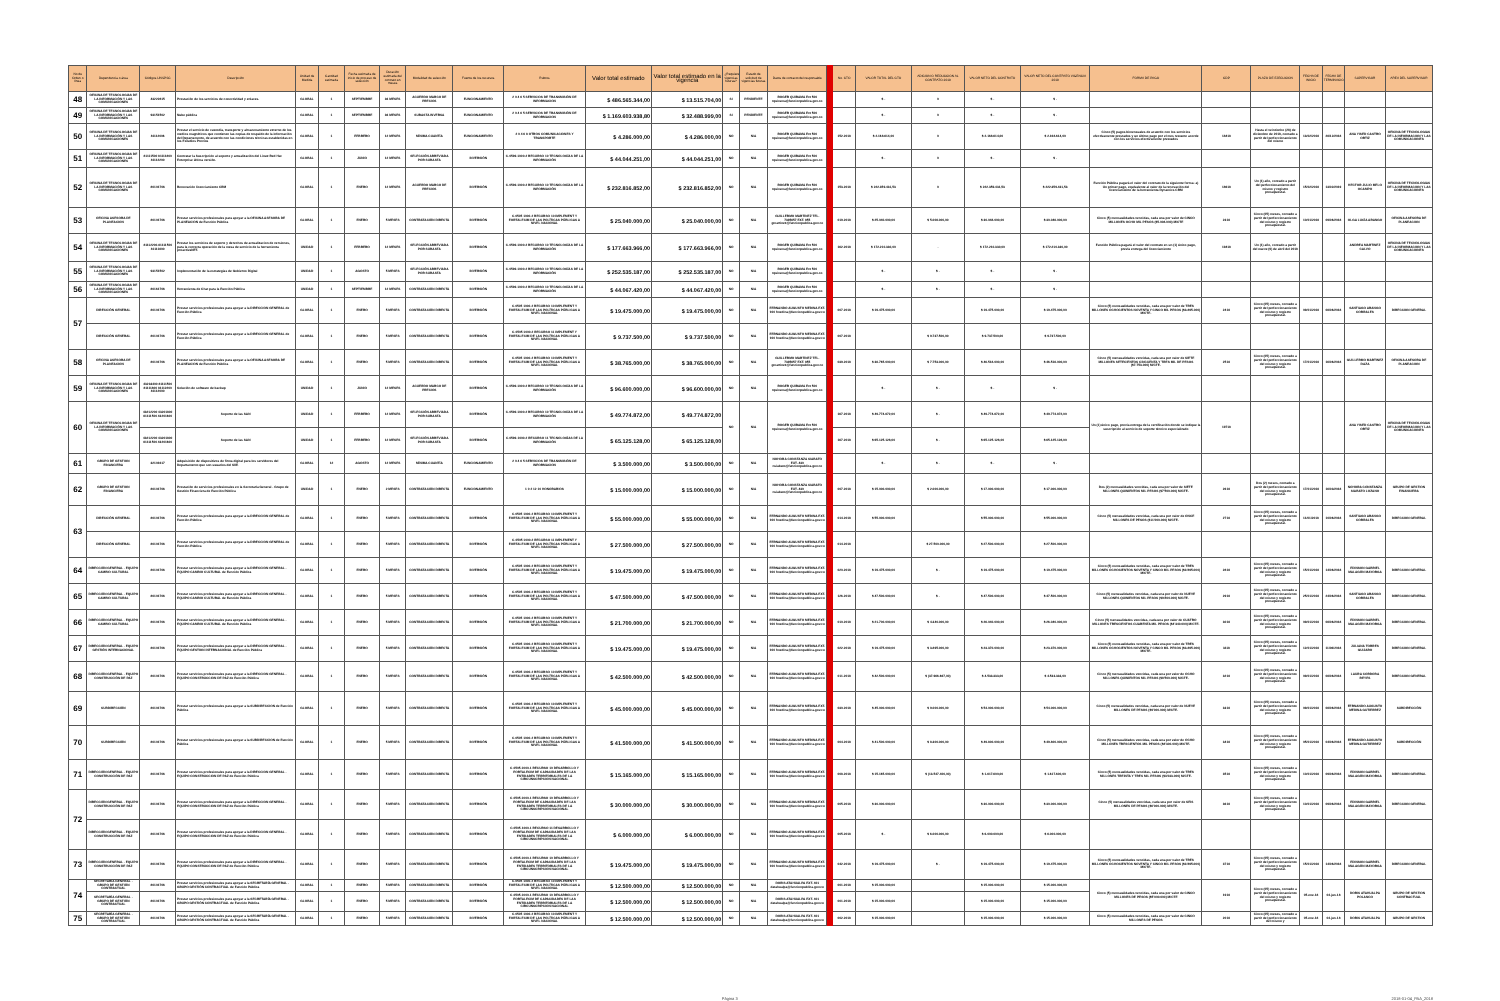| No de Orden o línea | Dependencia o área | Códigos UNSPSC | Descripción | Unidad de Medida | Cantidad estimada | Fecha estimada de inicio de proceso de selección | Duración estimada del contrato en meses | Modalidad de selección | Fuente de los recursos | Rubros | Valor total estimado | Valor total estimado en la vigencia | ¿Requiere vigencias futuras? | Estado de solicitud de vigencias futuras | Datos de contacto del responsable | | No. CTO | VALOR TOTAL DEL CTO | ADICION O REDUCCION AL CONTRATO 2018 | VALOR NETO DEL CONTRATO | VALOR NETO DEL CONTRATO VIGENCIA 2018 | FORMA DE PAGO | CDP | PLAZO DE EJECUCION | FECHA DE INICIO | FECHA DE TERMINACION | SUPERVISOR | AREA DEL SUPERVISOR |
| --- | --- | --- | --- | --- | --- | --- | --- | --- | --- | --- | --- | --- | --- | --- | --- | --- | --- | --- | --- | --- | --- | --- | --- | --- | --- | --- | --- | --- |
| 48 | OFICINA DE TECNOLOGIAS DE LA INFORMACIÓN Y LAS COMUNICACIONES | 43222815 | Prestación de los servicios de conectividad y enlaces. | GLOBAL | 1 | SEPTIEMBRE | 36 MESES | ACUERDO MARCO DE PRECIOS | FUNCIONAMIENTO | 2 0 4 6 5 SERVICIOS DE TRANSMISIÓN DE INFORMACION | $ 486.565.344,00 | $ 13.515.704,00 | SI | PENDIENTE | ROGER QUIRAMA Ext 500 rquirama@funcionpublica.gov.co | | | $ - | 0 | $ - | $ - | | | | | | | |
| 49 | OFICINA DE TECNOLOGIAS DE LA INFORMACIÓN Y LAS COMUNICACIONES | 93151502 | Nube pública | GLOBAL | 1 | SEPTIEMBRE | 36 MESES | SUBASTA INVERSA | FUNCIONAMIENTO | 2 0 4 6 5 SERVICIOS DE TRANSMISIÓN DE INFORMACION | $ 1.169.603.938,80 | $ 32.488.999,00 | SI | PENDIENTE | ROGER QUIRAMA Ext 500 rquirama@funcionpublica.gov.co | | | $ - | 0 | $ - | $ - | | | | | | | |
| 50 | OFICINA DE TECNOLOGIAS DE LA INFORMACIÓN Y LAS COMUNICACIONES | 81112006 | Prestar el servicio de custodia, transporte y almacenamiento externo de los medios magnéticos que contienen las copias de respaldo de la información del Departamento, de acuerdo con las condiciones técnicas establecidas en los Estudios Previos | GLOBAL | 1 | FEBRERO | 12 MESES | MÍNIMA CUANTÍA | FUNCIONAMIENTO | 2 0 4 6 8 OTROS COMUNICACIONES Y TRANSPORTE | $ 4.286.000,00 | $ 4.286.000,00 | NO | N/A | ROGER QUIRAMA Ext 500 rquirama@funcionpublica.gov.co | | 152-2018 | $ 2.168.614,00 | 0 | $ 2.168.614,00 | $ 2.168.614,00 | Cinco (5) pagos bimensuales de acuerdo con los servicios efectivamente prestados y un último pago por el mes restante acorde con los servicios efectivamente prestados | 18418 | Hasta el veintiocho (28) de diciembre de 2018, contado a partir del perfeccionamiento del mismo | 13/02/2018 | 28/12/2018 | ANA YISED CASTRO ORTIZ | OFICINA DE TECNOLOGIAS DE LA INFORMACION Y LAS COMUNICACIONES |
| 51 | OFICINA DE TECNOLOGIAS DE LA INFORMACIÓN Y LAS COMUNICACIONES | 81111500 81111800 81112200 | Contratar la Suscripción al soporte y actualización del Linux Red Hat Enterprise última versión. | GLOBAL | 1 | JUNIO | 12 MESES | SELECCIÓN ABREVIADA POR SUBASTA | INVERSIÓN | C-0599-1000-2 RECURSO 10 TECNOLOGÍAS DE LA INFORMACIÓN | $ 44.044.251,00 | $ 44.044.251,00 | NO | N/A | ROGER QUIRAMA Ext 500 rquirama@funcionpublica.gov.co | | | $ - | 0 | $ - | $ - | | | | | | | |
| 52 | OFICINA DE TECNOLOGIAS DE LA INFORMACIÓN Y LAS COMUNICACIONES | 80101706 | Renovación licenciamiento CRM | GLOBAL | 1 | ENERO | 12 MESES | ACUERDO MARCO DE PRECIOS | INVERSIÓN | C-0599-1000-2 RECURSO 10 TECNOLOGÍAS DE LA INFORMACIÓN | $ 232.816.852,00 | $ 232.816.852,00 | NO | N/A | ROGER QUIRAMA Ext 500 rquirama@funcionpublica.gov.co | | 153-2018 | $ 222.359.431,53 | 0 | $ 222.359.431,53 | $ 222.359.431,53 | Función Pública pagará el valor del contrato de la siguiente forma: a) Un primer pago, equivalente al valor de la renovación del licenciamiento de la herramienta Dynamics CRM | 18618 | Un (1) año, contado a partir del perfeccionamiento del mismo y registro presupuestal. | 15/02/2018 | 13/02/2019 | HECTOR JULIO MELO OCAMPO | OFICINA DE TECNOLOGIAS DE LA INFORMACION Y LAS COMUNICACIONES |
| 53 | OFICINA ASESORA DE PLANEACION | 80101706 | Prestar servicios profesionales para apoyar a la OFICINA ASESORA DE PLANEACION de Función Pública | GLOBAL | 1 | ENERO | 5 MESES | CONTRATACIÓN DIRECTA | INVERSIÓN | C-0505 1000-2 RECURSO 10 IMPLEMENT Y FORTALECIM DE LAS POLÍTICAS PÚBLICAS A NIVEL NACIONAL | $ 25.040.000,00 | $ 25.040.000,00 | NO | N/A | GUILLERMO MARTINEZ TEL. 7395657 EXT. 855 gmartinez@funcionpublica.gov.co | | 019-2018 | $ 25.040.000,00 | $ 5.008.000,00 | $ 30.048.000,00 | $ 30.048.000,00 | Cinco (5) mensualidades vencidas, cada una por valor de CINCO MILLONES OCHO MIL PESOS ($5.008.000) M/CTE | 2318 | Cinco (05) meses, contado a partir del perfeccionamiento del mismo y registro presupuestal. | 10/01/2018 | 09/06/2018 | OLGA LUCÍA ARANGO | OFICINA ASESORA DE PLANEACION |
| 54 | OFICINA DE TECNOLOGIAS DE LA INFORMACIÓN Y LAS COMUNICACIONES | 81112200-81111500 81111800 | Prestar los servicios de soporte y derechos de actualizacion de versiones, para la correcta operación de la mesa de servicio de la herramienta proactivaNET. | UNIDAD | 1 | FEBRERO | 12 MESES | SELECCIÓN ABREVIADA POR SUBASTA | INVERSIÓN | C-0599-1000-2 RECURSO 10 TECNOLOGÍAS DE LA INFORMACIÓN | $ 177.663.966,00 | $ 177.663.966,00 | NO | N/A | ROGER QUIRAMA Ext 500 rquirama@funcionpublica.gov.co | | 162-2018 | $ 172.210.330,00 | - | $ 172.210.330,00 | $ 172.210.330,00 | Función Pública pagará el valor del contrato en un (1) único pago, previa entrega del licenciamiento | 19418 | Un (1) año, contado a partir del nueve (9) de abril del 2018 | | | ANDREA MARTINEZ CALVO | OFICINA DE TECNOLOGIAS DE LA INFORMACION Y LAS COMUNICACIONES |
| 55 | OFICINA DE TECNOLOGIAS DE LA INFORMACIÓN Y LAS COMUNICACIONES | 93151502 | Implementación de la estrategias de Gobierno Digital | UNIDAD | 1 | AGOSTO | 5 MESES | SELECCIÓN ABREVIADA POR SUBASTA | INVERSIÓN | C-0599-1000-2 RECURSO 10 TECNOLOGÍAS DE LA INFORMACIÓN | $ 252.535.187,00 | $ 252.535.187,00 | NO | N/A | ROGER QUIRAMA Ext 500 rquirama@funcionpublica.gov.co | | | $ - | $ - | $ - | $ - | | | | | | | |
| 56 | OFICINA DE TECNOLOGIAS DE LA INFORMACIÓN Y LAS COMUNICACIONES | 80161706 | Herramienta de Chat para la Función Pública | UNIDAD | 1 | SEPTIEMBRE | 12 MESES | CONTRATACIÓN DIRECTA | INVERSIÓN | C-0599-1000-2 RECURSO 10 TECNOLOGÍAS DE LA INFORMACIÓN | $ 44.067.420,00 | $ 44.067.420,00 | NO | N/A | ROGER QUIRAMA Ext 500 rquirama@funcionpublica.gov.co | | | $ - | $ - | $ - | $ - | | | | | | | |
| 57 | DIRECCIÓN GENERAL | 80101706 | Prestar servicios profesionales para apoyar a la DIRECCION GENERAL de Función Pública | GLOBAL | 1 | ENERO | 5 MESES | CONTRATACIÓN DIRECTA | INVERSIÓN | C-0505 1000-2 RECURSO 10 IMPLEMENT Y FORTALECIM DE LAS POLÍTICAS PÚBLICAS A NIVEL NACIONAL | $ 19.475.000,00 | $ 19.475.000,00 | NO | N/A | FERNANDO AUGUSTO MEDINA EXT. 910 fmedina@funcionpublica.gov.co | | 007-2018 | $ 19.475.000,00 | | $ 19.475.000,00 | $ 19.475.000,00 | Cinco (5) mensualidades vencidas, cada una por valor de TRES MILLONES OCHOCIENTOS NOVENTA Y CINCO MIL PESOS ($3.895.000) M/CTE. | 2418 | Cinco (05) meses, contado a partir del perfeccionamiento del mismo y registro presupuestal. | 09/01/2018 | 08/06/2018 | SANTIAGO ARANGO CORRALES | DIRECCION GENERAL |
| | DIRECCIÓN GENERAL | 80101706 | Prestar servicios profesionales para apoyar a la DIRECCION GENERAL de Función Pública | GLOBAL | 1 | ENERO | 5 MESES | CONTRATACIÓN DIRECTA | INVERSIÓN | C-0505 1000-2 RECURSO 11 IMPLEMENT Y FORTALECIM DE LAS POLÍTICAS PÚBLICAS A NIVEL NACIONAL | $ 9.737.500,00 | $ 9.737.500,00 | NO | N/A | FERNANDO AUGUSTO MEDINA EXT. 910 fmedina@funcionpublica.gov.co | | 007-2018 | | $ 9.737.500,00 | $ 9.737.500,00 | $ 9.737.500,00 | | | | | | | |
| 58 | OFICINA ASESORA DE PLANEACION | 80101706 | Prestar servicios profesionales para apoyar a la OFICINA ASESORA DE PLANEACION de Función Pública | GLOBAL | 1 | ENERO | 5 MESES | CONTRATACIÓN DIRECTA | INVERSIÓN | C-0505 1000-2 RECURSO 10 IMPLEMENT Y FORTALECIM DE LAS POLÍTICAS PÚBLICAS A NIVEL NACIONAL | $ 38.765.000,00 | $ 38.765.000,00 | NO | N/A | GUILLERMO MARTINEZ TEL. 7395657 EXT. 855 gmartinez@funcionpublica.gov.co | | 039-2018 | $ 38.765.000,00 | $ 7.753.000,00 | $ 46.518.000,00 | $ 46.518.000,00 | Cinco (5) mensualidades vencidas, cada una por valor de SIETE MILLONES SETECIENTOS CINCUENTA Y TRES MIL DE PESOS ($7.753.000) M/CTE. | 2518 | Cinco (05) meses, contado a partir del perfeccionamiento del mismo y registro presupuestal. | 17/01/2018 | 16/06/2018 | GUILLERMO MARTINEZ DAZA | OFICINA ASESORA DE PLANEACION |
| 59 | OFICINA DE TECNOLOGIAS DE LA INFORMACIÓN Y LAS COMUNICACIONES | 43233400 81111500 81111800 81112200 81112000 | Solución de software de backup | UNIDAD | 1 | JUNIO | 12 MESES | ACUERDO MARCO DE PRECIOS | INVERSIÓN | C-0599-1000-2 RECURSO 10 TECNOLOGÍAS DE LA INFORMACIÓN | $ 96.600.000,00 | $ 96.600.000,00 | NO | N/A | ROGER QUIRAMA Ext 500 rquirama@funcionpublica.gov.co | | | $ - | $ - | $ - | $ - | | | | | | | |
| 60 | OFICINA DE TECNOLOGIAS DE LA INFORMACIÓN Y LAS COMUNICACIONES | 43212200 43201800 81111500 43201600 | Soporte de las SAN | UNIDAD | 1 | FEBRERO | 12 MESES | SELECCIÓN ABREVIADA POR SUBASTA | INVERSIÓN | C-0599-1000-2 RECURSO 10 TECNOLOGÍAS DE LA INFORMACIÓN | $ 49.774.872,00 | $ 49.774.872,00 | NO | N/A | ROGER QUIRAMA Ext 500 rquirama@funcionpublica.gov.co | | 167-2018 | $ 49.774.872,00 | $ - | $ 49.774.872,00 | $ 49.774.872,00 | Un (1) único pago, previa entrega de la certificación donde se indique la suscripción al servicio de soporte técnico especializado | 19718 | | | | ANA YISED CASTRO ORTIZ | OFICINA DE TECNOLOGIAS DE LA INFORMACION Y LAS COMUNICACIONES |
| | | 43212200 43201800 81111500 43201600 | Soporte de las SAN | UNIDAD | 1 | FEBRERO | 12 MESES | SELECCIÓN ABREVIADA POR SUBASTA | INVERSIÓN | C-0599-1000-2 RECURSO 11 TECNOLOGÍAS DE LA INFORMACIÓN | $ 65.125.128,00 | $ 65.125.128,00 | | | | | 167-2018 | $ 65.125.128,00 | $ - | $ 65.125.128,00 | $ 65.125.128,00 | | | | | | | |
| 61 | GRUPO DE GESTION FINANCIERA | 32101617 | Adquisición de dispositivos de firma digital para los servidores del Departamento que son usuarios del SIIF. | GLOBAL | 12 | AGOSTO | 12 MESES | MÍNIMA CUANTÍA | FUNCIONAMIENTO | 2 0 4 6 5 SERVICIOS DE TRANSMISIÓN DE INFORMACION | $ 3.500.000,00 | $ 3.500.000,00 | NO | N/A | NOHORA CONSTANZA SIABATO EXT. 430 nsiabato@funcionpublica.gov.co | | | $ - | $ - | $ - | $ - | | | | | | | |
| 62 | GRUPO DE GESTION FINANCIERA | 80101706 | Prestación de servicios profesionales en la Secretaría General - Grupo de Gestión Financiera de Función Pública | UNIDAD | 1 | ENERO | 2 MESES | CONTRATACIÓN DIRECTA | FUNCIONAMIENTO | 1 0 2 12 10 HONORARIOS | $ 15.000.000,00 | $ 15.000.000,00 | NO | N/A | NOHORA CONSTANZA SIABATO EXT. 430 nsiabato@funcionpublica.gov.co | | 007-2018 | $ 15.000.000,00 | $ 2.000.000,00 | $ 17.000.000,00 | $ 17.000.000,00 | Dos (2) mensualidades vencidas, cada una por valor de SIETE MILLONES QUINIENTOS MIL PESOS ($7'500.000) M/CTE. | 2618 | Dos (2) meses, contado a partir del perfeccionamiento del mismo y registro presupuestal. | 17/01/2018 | 16/03/2018 | NOHORA CONSTANZA SIABATO LOZANO | GRUPO DE GESTION FINANCIERA |
| 63 | DIRECCIÓN GENERAL | 80101706 | Prestar servicios profesionales para apoyar a la DIRECCION GENERAL de Función Pública | GLOBAL | 1 | ENERO | 5 MESES | CONTRATACIÓN DIRECTA | INVERSIÓN | C-0505 1000-2 RECURSO 10 IMPLEMENT Y FORTALECIM DE LAS POLÍTICAS PÚBLICAS A NIVEL NACIONAL | $ 55.000.000,00 | $ 55.000.000,00 | NO | N/A | FERNANDO AUGUSTO MEDINA EXT. 910 fmedina@funcionpublica.gov.co | | 014-2018 | $ 55.000.000,00 | | $ 55.000.000,00 | $ 55.000.000,00 | Cinco (5) mensualidades vencidas, cada una por valor de ONCE MILLONES DE PESOS ($11'000.000) M/CTE. | 2718 | Cinco (05) meses, contado a partir del perfeccionamiento del mismo y registro presupuestal. | 11/01/2018 | 10/06/2018 | SANTIAGO ARANGO CORRALES | DIRECCION GENERAL |
| | DIRECCIÓN GENERAL | 80101706 | Prestar servicios profesionales para apoyar a la DIRECCION GENERAL de Función Pública | GLOBAL | 1 | ENERO | 5 MESES | CONTRATACIÓN DIRECTA | INVERSIÓN | C-0505 1000-2 RECURSO 11 IMPLEMENT Y FORTALECIM DE LAS POLÍTICAS PÚBLICAS A NIVEL NACIONAL | $ 27.500.000,00 | $ 27.500.000,00 | NO | N/A | FERNANDO AUGUSTO MEDINA EXT. 910 fmedina@funcionpublica.gov.co | | 014-2018 | | $ 27.500.000,00 | $ 27.500.000,00 | $ 27.500.000,00 | | | | | | | |
| 64 | DIRECCIÓN GENERAL - EQUIPO CAMBIO CULTURAL | 80101706 | Prestar servicios profesionales para apoyar a la DIRECCION GENERAL - EQUIPO CAMBIO CULTURAL de Función Pública | GLOBAL | 1 | ENERO | 5 MESES | CONTRATACIÓN DIRECTA | INVERSIÓN | C-0505 1000-2 RECURSO 10 IMPLEMENT Y FORTALECIM DE LAS POLÍTICAS PÚBLICAS A NIVEL NACIONAL | $ 19.475.000,00 | $ 19.475.000,00 | NO | N/A | FERNANDO AUGUSTO MEDINA EXT. 910 fmedina@funcionpublica.gov.co | | 020-2018 | $ 19.475.000,00 | $ - | $ 19.475.000,00 | $ 19.475.000,00 | Cinco (5) mensualidades vencidas, cada una por valor de TRES MILLONES OCHOCIENTOS NOVENTA Y CINCO MIL PESOS ($3'895.000) M/CTE. | 2818 | Cinco (05) meses, contado a partir del perfeccionamiento del mismo y registro presupuestal. | 15/01/2018 | 14/06/2018 | EDINSON GABRIEL MALAGÓN MAYORGA | DIRECCION GENERAL |
| 65 | DIRECCIÓN GENERAL - EQUIPO CAMBIO CULTURAL | 80101706 | Prestar servicios profesionales para apoyar a la DIRECCION GENERAL - EQUIPO CAMBIO CULTURAL de Función Pública | GLOBAL | 1 | ENERO | 5 MESES | CONTRATACIÓN DIRECTA | INVERSIÓN | C-0505 1000-2 RECURSO 10 IMPLEMENT Y FORTALECIM DE LAS POLÍTICAS PÚBLICAS A NIVEL NACIONAL | $ 47.500.000,00 | $ 47.500.000,00 | NO | N/A | FERNANDO AUGUSTO MEDINA EXT. 910 fmedina@funcionpublica.gov.co | | 126-2018 | $ 47.500.000,00 | $ - | $ 47.500.000,00 | $ 47.500.000,00 | Cinco (5) mensualidades vencidas, cada una por valor de NUEVE MILLONES QUINIENTOS MIL PESOS ($9.500.000) M/CTE. | 2918 | Cinco (05) meses, contado a partir del perfeccionamiento del mismo y registro presupuestal. | 25/01/2018 | 24/06/2018 | SANTIAGO ARANGO CORRALES | DIRECCION GENERAL |
| 66 | DIRECCIÓN GENERAL - EQUIPO CAMBIO CULTURAL | 80101706 | Prestar servicios profesionales para apoyar a la DIRECCION GENERAL - EQUIPO CAMBIO CULTURAL de Función Pública | GLOBAL | 1 | ENERO | 5 MESES | CONTRATACIÓN DIRECTA | INVERSIÓN | C-0505 1000-2 RECURSO 10 IMPLEMENT Y FORTALECIM DE LAS POLÍTICAS PÚBLICAS A NIVEL NACIONAL | $ 21.700.000,00 | $ 21.700.000,00 | NO | N/A | FERNANDO AUGUSTO MEDINA EXT. 910 fmedina@funcionpublica.gov.co | | 010-2018 | $ 21.700.000,00 | $ 4.340.000,00 | $ 26.040.000,00 | $ 26.040.000,00 | Cinco (5) mensualidades vencidas, cada una por valor de CUATRO MILLONES TRESCIENTOS CUARENTA MIL PESOS ($4'340.000) M/CTE. | 3018 | Cinco (05) meses, contado a partir del perfeccionamiento del mismo y registro presupuestal. | 09/01/2018 | 08/06/2018 | EDINSON GABRIEL MALAGÓN MAYORGA | DIRECCION GENERAL |
| 67 | DIRECCIÓN GENERAL - EQUIPO GESTIÓN INTERNACIONAL | 80101706 | Prestar servicios profesionales para apoyar a la DIRECCION GENERAL - EQUIPO GESTION INTERNACIONAL de Función Pública | GLOBAL | 1 | ENERO | 5 MESES | CONTRATACIÓN DIRECTA | INVERSIÓN | C-0505 1000-2 RECURSO 10 IMPLEMENT Y FORTALECIM DE LAS POLÍTICAS PÚBLICAS A NIVEL NACIONAL | $ 19.475.000,00 | $ 19.475.000,00 | NO | N/A | FERNANDO AUGUSTO MEDINA EXT. 910 fmedina@funcionpublica.gov.co | | 022-2018 | $ 19.475.000,00 | $ 3.895.000,00 | $ 23.370.000,00 | $ 23.370.000,00 | Cinco (5) mensualidades vencidas, cada una por valor de TRES MILLONES OCHOCIENTOS NOVENTA Y CINCO MIL PESOS ($3.895.000) M/CTE. | 3118 | Cinco (05) meses, contado a partir del perfeccionamiento del mismo y registro presupuestal. | 12/01/2018 | 11/06/2018 | JULIANA TORRES GUIJARO | DIRECCION GENERAL |
| 68 | DIRECCIÓN GENERAL - EQUIPO CONSTRUCCIÓN DE PAZ | 80101706 | Prestar servicios profesionales para apoyar a la DIRECCION GENERAL - EQUIPO CONSTRUCCION DE PAZ de Función Pública | GLOBAL | 1 | ENERO | 5 MESES | CONTRATACIÓN DIRECTA | INVERSIÓN | C-0505 1000-2 RECURSO 10 IMPLEMENT Y FORTALECIM DE LAS POLÍTICAS PÚBLICAS A NIVEL NACIONAL | $ 42.500.000,00 | $ 42.500.000,00 | NO | N/A | FERNANDO AUGUSTO MEDINA EXT. 910 fmedina@funcionpublica.gov.co | | 011-2018 | $ 42.500.000,00 | $ (37.966.667,00) | $ 4.533.333,00 | $ 4.533.333,00 | Cinco (5) mensualidades vencidas, cada una por valor de OCHO MILLONES QUINIENTOS MIL PESOS ($8'500.000) M/CTE. | 3218 | Cinco (05) meses, contado a partir del perfeccionamiento del mismo y registro presupuestal. | 09/01/2018 | 08/06/2018 | LAURA CORDOBA REYES | DIRECCION GENERAL |
| 69 | SUBDIRECCIÓN | 80101706 | Prestar servicios profesionales para apoyar a la SUBDIRECCION de Función Pública | GLOBAL | 1 | ENERO | 5 MESES | CONTRATACIÓN DIRECTA | INVERSIÓN | C-0505 1000-2 RECURSO 10 IMPLEMENT Y FORTALECIM DE LAS POLÍTICAS PÚBLICAS A NIVEL NACIONAL | $ 45.000.000,00 | $ 45.000.000,00 | NO | N/A | FERNANDO AUGUSTO MEDINA EXT. 910 fmedina@funcionpublica.gov.co | | 030-2018 | $ 45.000.000,00 | $ 9.000.000,00 | $ 54.000.000,00 | $ 54.000.000,00 | Cinco (5) mensualidades vencidas, cada una por valor de NUEVE MILLONES DE PESOS ($9'000.000) M/CTE. | 3318 | Cinco (05) meses, contado a partir del perfeccionamiento del mismo y registro presupuestal. | 09/01/2018 | 08/06/2018 | FERNANDO AUGUSTO MEDINA GUTIERREZ | SUBDIRECCIÓN |
| 70 | SUBDIRECCIÓN | 80101706 | Prestar servicios profesionales para apoyar a la SUBDIRECCION de Función Pública | GLOBAL | 1 | ENERO | 5 MESES | CONTRATACIÓN DIRECTA | INVERSIÓN | C-0505 1000-2 RECURSO 10 IMPLEMENT Y FORTALECIM DE LAS POLÍTICAS PÚBLICAS A NIVEL NACIONAL | $ 41.500.000,00 | $ 41.500.000,00 | NO | N/A | FERNANDO AUGUSTO MEDINA EXT. 910 fmedina@funcionpublica.gov.co | | 004-2018 | $ 41.500.000,00 | $ 8.300.000,00 | $ 49.800.000,00 | $ 49.800.000,00 | Cinco (5) mensualidades vencidas, cada una por valor de OCHO MILLONES TRESCIENTOS MIL PESOS ($8'300.000) M/CTE. | 3418 | Cinco (05) meses, contado a partir del perfeccionamiento del mismo y registro presupuestal. | 05/01/2018 | 04/06/2018 | FERNANDO AUGUSTO MEDINA GUTIERREZ | SUBDIRECCIÓN |
| 71 | DIRECCIÓN GENERAL - EQUIPO CONSTRUCCIÓN DE PAZ | 80101706 | Prestar servicios profesionales para apoyar a la DIRECCION GENERAL - EQUIPO CONSTRUCCION DE PAZ de Función Pública | GLOBAL | 1 | ENERO | 5 MESES | CONTRATACIÓN DIRECTA | INVERSIÓN | C-0505-1000-1 RECURSO 10 DESARROLLO Y FORTALECIM DE CAPACIDADES DE LAS ENTIDADES TERRITORIALES DE LA CIRCUNSCRIPCION NACIONAL | $ 15.165.000,00 | $ 15.165.000,00 | NO | N/A | FERNANDO AUGUSTO MEDINA EXT. 910 fmedina@funcionpublica.gov.co | | 008-2018 | $ 15.165.000,00 | $ (13.547.400,00) | $ 1.617.600,00 | $ 1.617.600,00 | Cinco (5) mensualidades vencidas, cada una por valor de TRES MILLONES TREINTA Y TRES MIL PESOS ($3'033.000) M/CTE. | 3518 | Cinco (05) meses, contado a partir del perfeccionamiento del mismo y registro presupuestal. | 10/01/2018 | 09/06/2018 | EDINSON GABRIEL MALAGÓN MAYORGA | DIRECCION GENERAL |
| 72 | DIRECCIÓN GENERAL - EQUIPO CONSTRUCCIÓN DE PAZ | 80101706 | Prestar servicios profesionales para apoyar a la DIRECCION GENERAL - EQUIPO CONSTRUCCION DE PAZ de Función Pública | GLOBAL | 1 | ENERO | 5 MESES | CONTRATACIÓN DIRECTA | INVERSIÓN | C-0505-1000-1 RECURSO 10 DESARROLLO Y FORTALECIM DE CAPACIDADES DE LAS ENTIDADES TERRITORIALES DE LA CIRCUNSCRIPCION NACIONAL | $ 30.000.000,00 | $ 30.000.000,00 | NO | N/A | FERNANDO AUGUSTO MEDINA EXT. 910 fmedina@funcionpublica.gov.co | | 005-2018 | $ 30.000.000,00 | | $ 30.000.000,00 | $ 30.000.000,00 | Cinco (5) mensualidades vencidas, cada una por valor de SEIS MILLONES DE PESOS ($6'000.000) M/CTE. | 3618 | Cinco (05) meses, contado a partir del perfeccionamiento del mismo y registro presupuestal. | 10/01/2018 | 09/06/2018 | EDINSON GABRIEL MALAGÓN MAYORGA | DIRECCION GENERAL |
| | DIRECCIÓN GENERAL - EQUIPO CONSTRUCCIÓN DE PAZ | 80101706 | Prestar servicios profesionales para apoyar a la DIRECCION GENERAL - EQUIPO CONSTRUCCION DE PAZ de Función Pública | GLOBAL | 1 | ENERO | 5 MESES | CONTRATACIÓN DIRECTA | INVERSIÓN | C-0505-1000-1 RECURSO 11 DESARROLLO Y FORTALECIM DE CAPACIDADES DE LAS ENTIDADES TERRITORIALES DE LA CIRCUNSCRIPCION NACIONAL | $ 6.000.000,00 | $ 6.000.000,00 | NO | N/A | FERNANDO AUGUSTO MEDINA EXT. 910 fmedina@funcionpublica.gov.co | | 005-2018 | $ - | $ 6.000.000,00 | $ 6.000.000,00 | $ 6.000.000,00 | | | | | | | |
| 73 | DIRECCIÓN GENERAL - EQUIPO CONSTRUCCIÓN DE PAZ | 80101706 | Prestar servicios profesionales para apoyar a la DIRECCION GENERAL - EQUIPO CONSTRUCCION DE PAZ de Función Pública | GLOBAL | 1 | ENERO | 5 MESES | CONTRATACIÓN DIRECTA | INVERSIÓN | C-0505-1000-1 RECURSO 10 DESARROLLO Y FORTALECIM DE CAPACIDADES DE LAS ENTIDADES TERRITORIALES DE LA CIRCUNSCRIPCION NACIONAL | $ 19.475.000,00 | $ 19.475.000,00 | NO | N/A | FERNANDO AUGUSTO MEDINA EXT. 910 fmedina@funcionpublica.gov.co | | 042-2018 | $ 19.475.000,00 | $ - | $ 19.475.000,00 | $ 19.475.000,00 | Cinco (5) mensualidades vencidas, cada una por valor de TRES MILLONES OCHOCIENTOS NOVENTA Y CINCO MIL PESOS ($3'895.000) M/CTE. | 3718 | Cinco (05) meses, contado a partir del perfeccionamiento del mismo y registro presupuestal. | 15/01/2018 | 14/06/2018 | EDINSON GABRIEL MALAGÓN MAYORGA | DIRECCION GENERAL |
| 74 | SECRETARÍA GENERAL - GRUPO DE GESTIÓN CONTRACTUAL | 80101706 | Prestar servicios profesionales para apoyar a la SECRETARÍA GENERAL - GRUPO GESTIÓN CONTRACTUAL de Función Pública | GLOBAL | 1 | ENERO | 5 MESES | CONTRATACIÓN DIRECTA | INVERSIÓN | C-0505 1000-2 RECURSO 10 IMPLEMENT Y FORTALECIM DE LAS POLÍTICAS PÚBLICAS A NIVEL NACIONAL | $ 12.500.000,00 | $ 12.500.000,00 | NO | N/A | DORIS ATAHUALPA EXT. 401 datahualpa@funcionpublica.gov.co | | 001-2018 | $ 15.000.000,00 | | $ 15.000.000,00 | $ 15.000.000,00 | Cinco (5) mensualidades vencidas, cada una por valor de CINCO MILLONES DE PESOS ($5'000.000) M/CTE | 1918 | Cinco (05) meses, contado a partir del perfeccionamiento del mismo y registro presupuestal. | 05-ene-18 | 04-jun-18 | DORIS ATAHUALPA POLANCO | GRUPO DE GESTION CONTRACTUAL |
| | SECRETARÍA GENERAL - GRUPO DE GESTIÓN CONTRACTUAL | 80101706 | Prestar servicios profesionales para apoyar a la SECRETARÍA GENERAL - GRUPO GESTIÓN CONTRACTUAL de Función Pública | GLOBAL | 1 | ENERO | 5 MESES | CONTRATACIÓN DIRECTA | INVERSIÓN | C-0505-1000-1 RECURSO 10 DESARROLLO Y FORTALECIM DE CAPACIDADES DE LAS ENTIDADES TERRITORIALES DE LA CIRCUNSCRIPCION NACIONAL | $ 12.500.000,00 | $ 12.500.000,00 | NO | N/A | DORIS ATAHUALPA EXT. 401 datahualpa@funcionpublica.gov.co | | 001-2018 | $ 15.000.000,00 | | $ 15.000.000,00 | $ 15.000.000,00 | | | | | | | |
| 75 | SECRETARÍA GENERAL - GRUPO DE GESTIÓN CONTRACTUAL | 80101706 | Prestar servicios profesionales para apoyar a la SECRETARÍA GENERAL - GRUPO GESTIÓN CONTRACTUAL de Función Pública | GLOBAL | 1 | ENERO | 5 MESES | CONTRATACIÓN DIRECTA | INVERSIÓN | C-0505 1000-2 RECURSO 10 IMPLEMENT Y FORTALECIM DE LAS POLÍTICAS PÚBLICAS A NIVEL NACIONAL | $ 12.500.000,00 | $ 12.500.000,00 | NO | N/A | DORIS ATAHUALPA EXT. 401 datahualpa@funcionpublica.gov.co | | 002-2018 | $ 15.000.000,00 | | $ 15.000.000,00 | $ 15.000.000,00 | Cinco (5) mensualidades vencidas, cada una por valor de CINCO MILLONES DE PESOS | 2018 | Cinco (05) meses, contado a partir del perfeccionamiento del mismo y | 05-ene-18 | 04-jun-18 | DORIS ATAHUALPA | GRUPO DE GESTION |
Página 3 2018-01-04_PAA_2018